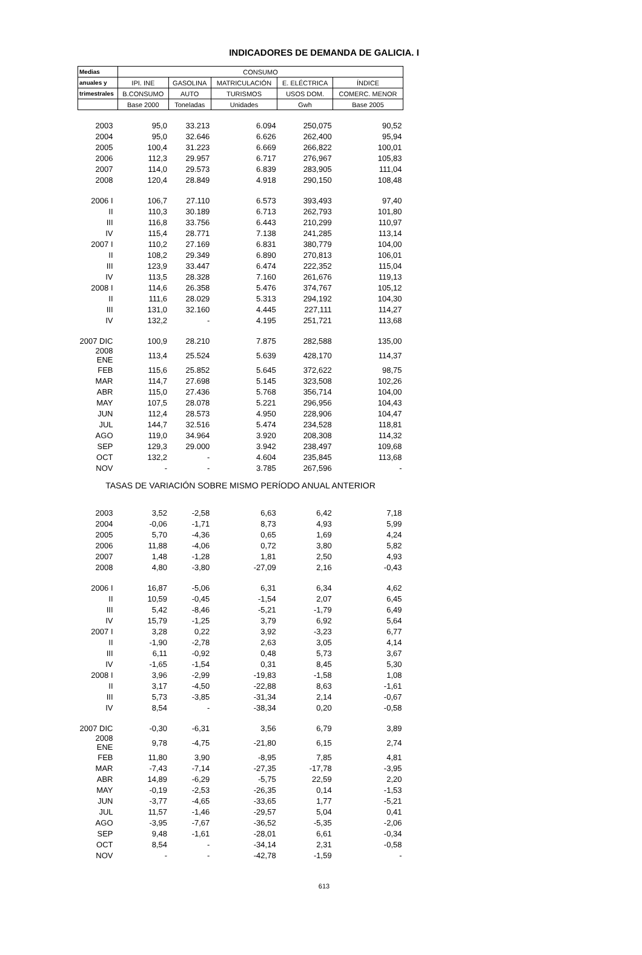INDICADORES DE DEMANDA DE GALICIA. I
| Medias | CONSUMO | | | | |
| --- | --- | --- | --- | --- | --- |
| anuales y | IPI. INE | GASOLINA | MATRICULACIÓN | E. ELÉCTRICA | ÍNDICE |
| trimestrales | B.CONSUMO | AUTO | TURISMOS | USOS DOM. | COMERC. MENOR |
| | Base 2000 | Toneladas | Unidades | Gwh | Base 2005 |
| 2003 | 95,0 | 33.213 | 6.094 | 250,075 | 90,52 |
| 2004 | 95,0 | 32.646 | 6.626 | 262,400 | 95,94 |
| 2005 | 100,4 | 31.223 | 6.669 | 266,822 | 100,01 |
| 2006 | 112,3 | 29.957 | 6.717 | 276,967 | 105,83 |
| 2007 | 114,0 | 29.573 | 6.839 | 283,905 | 111,04 |
| 2008 | 120,4 | 28.849 | 4.918 | 290,150 | 108,48 |
| 2006 I | 106,7 | 27.110 | 6.573 | 393,493 | 97,40 |
| II | 110,3 | 30.189 | 6.713 | 262,793 | 101,80 |
| III | 116,8 | 33.756 | 6.443 | 210,299 | 110,97 |
| IV | 115,4 | 28.771 | 7.138 | 241,285 | 113,14 |
| 2007 I | 110,2 | 27.169 | 6.831 | 380,779 | 104,00 |
| II | 108,2 | 29.349 | 6.890 | 270,813 | 106,01 |
| III | 123,9 | 33.447 | 6.474 | 222,352 | 115,04 |
| IV | 113,5 | 28.328 | 7.160 | 261,676 | 119,13 |
| 2008 I | 114,6 | 26.358 | 5.476 | 374,767 | 105,12 |
| II | 111,6 | 28.029 | 5.313 | 294,192 | 104,30 |
| III | 131,0 | 32.160 | 4.445 | 227,111 | 114,27 |
| IV | 132,2 | - | 4.195 | 251,721 | 113,68 |
| 2007 DIC | 100,9 | 28.210 | 7.875 | 282,588 | 135,00 |
| 2008 ENE | 113,4 | 25.524 | 5.639 | 428,170 | 114,37 |
| FEB | 115,6 | 25.852 | 5.645 | 372,622 | 98,75 |
| MAR | 114,7 | 27.698 | 5.145 | 323,508 | 102,26 |
| ABR | 115,0 | 27.436 | 5.768 | 356,714 | 104,00 |
| MAY | 107,5 | 28.078 | 5.221 | 296,956 | 104,43 |
| JUN | 112,4 | 28.573 | 4.950 | 228,906 | 104,47 |
| JUL | 144,7 | 32.516 | 5.474 | 234,528 | 118,81 |
| AGO | 119,0 | 34.964 | 3.920 | 208,308 | 114,32 |
| SEP | 129,3 | 29.000 | 3.942 | 238,497 | 109,68 |
| OCT | 132,2 | - | 4.604 | 235,845 | 113,68 |
| NOV | - | - | 3.785 | 267,596 | - |
| TASAS DE VARIACIÓN SOBRE MISMO PERÍODO ANUAL ANTERIOR | | | | | |
| 2003 | 3,52 | -2,58 | 6,63 | 6,42 | 7,18 |
| 2004 | -0,06 | -1,71 | 8,73 | 4,93 | 5,99 |
| 2005 | 5,70 | -4,36 | 0,65 | 1,69 | 4,24 |
| 2006 | 11,88 | -4,06 | 0,72 | 3,80 | 5,82 |
| 2007 | 1,48 | -1,28 | 1,81 | 2,50 | 4,93 |
| 2008 | 4,80 | -3,80 | -27,09 | 2,16 | -0,43 |
| 2006 I | 16,87 | -5,06 | 6,31 | 6,34 | 4,62 |
| II | 10,59 | -0,45 | -1,54 | 2,07 | 6,45 |
| III | 5,42 | -8,46 | -5,21 | -1,79 | 6,49 |
| IV | 15,79 | -1,25 | 3,79 | 6,92 | 5,64 |
| 2007 I | 3,28 | 0,22 | 3,92 | -3,23 | 6,77 |
| II | -1,90 | -2,78 | 2,63 | 3,05 | 4,14 |
| III | 6,11 | -0,92 | 0,48 | 5,73 | 3,67 |
| IV | -1,65 | -1,54 | 0,31 | 8,45 | 5,30 |
| 2008 I | 3,96 | -2,99 | -19,83 | -1,58 | 1,08 |
| II | 3,17 | -4,50 | -22,88 | 8,63 | -1,61 |
| III | 5,73 | -3,85 | -31,34 | 2,14 | -0,67 |
| IV | 8,54 | - | -38,34 | 0,20 | -0,58 |
| 2007 DIC | -0,30 | -6,31 | 3,56 | 6,79 | 3,89 |
| 2008 ENE | 9,78 | -4,75 | -21,80 | 6,15 | 2,74 |
| FEB | 11,80 | 3,90 | -8,95 | 7,85 | 4,81 |
| MAR | -7,43 | -7,14 | -27,35 | -17,78 | -3,95 |
| ABR | 14,89 | -6,29 | -5,75 | 22,59 | 2,20 |
| MAY | -0,19 | -2,53 | -26,35 | 0,14 | -1,53 |
| JUN | -3,77 | -4,65 | -33,65 | 1,77 | -5,21 |
| JUL | 11,57 | -1,46 | -29,57 | 5,04 | 0,41 |
| AGO | -3,95 | -7,67 | -36,52 | -5,35 | -2,06 |
| SEP | 9,48 | -1,61 | -28,01 | 6,61 | -0,34 |
| OCT | 8,54 | - | -34,14 | 2,31 | -0,58 |
| NOV | - | - | -42,78 | -1,59 | - |
613